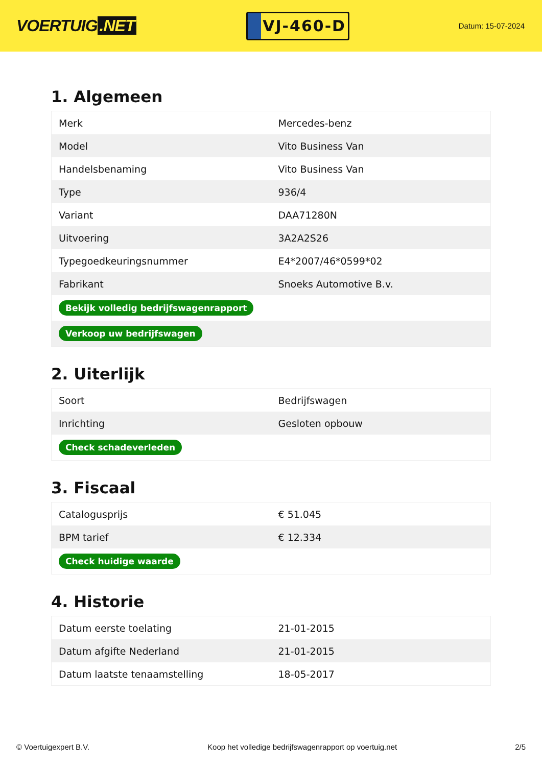VOERTUIG.NET
VJ-460-D
Datum: 15-07-2024
1. Algemeen
| Merk | Mercedes-benz |
| Model | Vito Business Van |
| Handelsbenaming | Vito Business Van |
| Type | 936/4 |
| Variant | DAA71280N |
| Uitvoering | 3A2A2S26 |
| Typegoedkeuringsnummer | E4*2007/46*0599*02 |
| Fabrikant | Snoeks Automotive B.v. |
| Bekijk volledig bedrijfswagenrapport | |
| Verkoop uw bedrijfswagen | |
2. Uiterlijk
| Soort | Bedrijfswagen |
| Inrichting | Gesloten opbouw |
| Check schadeverleden | |
3. Fiscaal
| Catalogusprijs | € 51.045 |
| BPM tarief | € 12.334 |
| Check huidige waarde | |
4. Historie
| Datum eerste toelating | 21-01-2015 |
| Datum afgifte Nederland | 21-01-2015 |
| Datum laatste tenaamstelling | 18-05-2017 |
© Voertuigexpert B.V. Koop het volledige bedrijfswagenrapport op voertuig.net 2/5